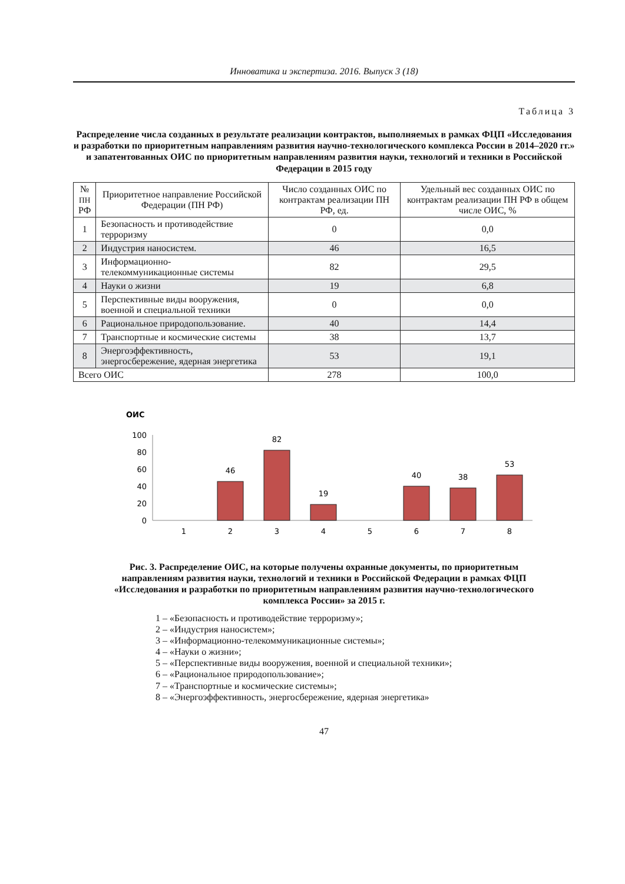Инноватика и экспертиза. 2016. Выпуск 3 (18)
Таблица 3
Распределение числа созданных в результате реализации контрактов, выполняемых в рамках ФЦП «Исследования и разработки по приоритетным направлениям развития научно-технологического комплекса России в 2014–2020 гг.» и запатентованных ОИС по приоритетным направлениям развития науки, технологий и техники в Российской Федерации в 2015 году
| № ПН РФ | Приоритетное направление Российской Федерации (ПН РФ) | Число созданных ОИС по контрактам реализации ПН РФ, ед. | Удельный вес созданных ОИС по контрактам реализации ПН РФ в общем числе ОИС, % |
| --- | --- | --- | --- |
| 1 | Безопасность и противодействие терроризму | 0 | 0,0 |
| 2 | Индустрия наносистем. | 46 | 16,5 |
| 3 | Информационно-телекоммуникационные системы | 82 | 29,5 |
| 4 | Науки о жизни | 19 | 6,8 |
| 5 | Перспективные виды вооружения, военной и специальной техники | 0 | 0,0 |
| 6 | Рациональное природопользование. | 40 | 14,4 |
| 7 | Транспортные и космические системы | 38 | 13,7 |
| 8 | Энергоэффективность, энергосбережение, ядерная энергетика | 53 | 19,1 |
| Всего ОИС | | 278 | 100,0 |
ОИС
100
80
60
40
20
0
46
82
19
40
38
53
1
2
3
4
5
6
7
8
Рис. 3. Распределение ОИС, на которые получены охранные документы, по приоритетным направлениям развития науки, технологий и техники в Российской Федерации в рамках ФЦП «Исследования и разработки по приоритетным направлениям развития научно-технологического комплекса России» за 2015 г.
1 – «Безопасность и противодействие терроризму»;
2 – «Индустрия наносистем»;
3 – «Информационно-телекоммуникационные системы»;
4 – «Науки о жизни»;
5 – «Перспективные виды вооружения, военной и специальной техники»;
6 – «Рациональное природопользование»;
7 – «Транспортные и космические системы»;
8 – «Энергоэффективность, энергосбережение, ядерная энергетика»
47